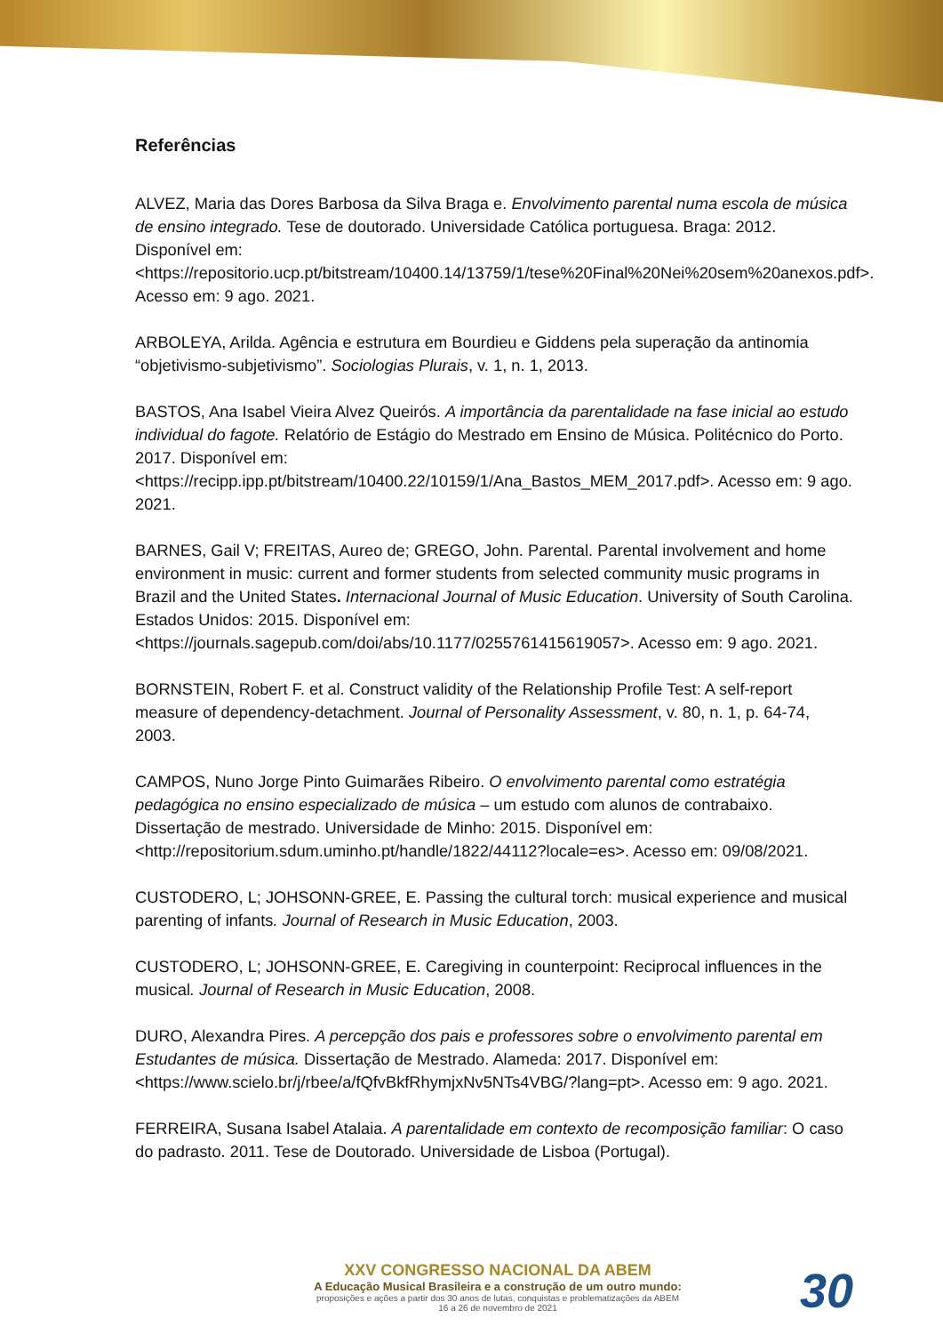Referências
ALVEZ, Maria das Dores Barbosa da Silva Braga e. Envolvimento parental numa escola de música de ensino integrado. Tese de doutorado. Universidade Católica portuguesa. Braga: 2012. Disponível em: <https://repositorio.ucp.pt/bitstream/10400.14/13759/1/tese%20Final%20Nei%20sem%20anexos.pdf>. Acesso em: 9 ago. 2021.
ARBOLEYA, Arilda. Agência e estrutura em Bourdieu e Giddens pela superação da antinomia “objetivismo-subjetivismo”. Sociologias Plurais, v. 1, n. 1, 2013.
BASTOS, Ana Isabel Vieira Alvez Queirós. A importância da parentalidade na fase inicial ao estudo individual do fagote. Relatório de Estágio do Mestrado em Ensino de Música. Politécnico do Porto. 2017. Disponível em: <https://recipp.ipp.pt/bitstream/10400.22/10159/1/Ana_Bastos_MEM_2017.pdf>. Acesso em: 9 ago. 2021.
BARNES, Gail V; FREITAS, Aureo de; GREGO, John. Parental. Parental involvement and home environment in music: current and former students from selected community music programs in Brazil and the United States. Internacional Journal of Music Education. University of South Carolina. Estados Unidos: 2015. Disponível em: <https://journals.sagepub.com/doi/abs/10.1177/0255761415619057>. Acesso em: 9 ago. 2021.
BORNSTEIN, Robert F. et al. Construct validity of the Relationship Profile Test: A self-report measure of dependency-detachment. Journal of Personality Assessment, v. 80, n. 1, p. 64-74, 2003.
CAMPOS, Nuno Jorge Pinto Guimarães Ribeiro. O envolvimento parental como estratégia pedagógica no ensino especializado de música – um estudo com alunos de contrabaixo. Dissertação de mestrado. Universidade de Minho: 2015. Disponível em: <http://repositorium.sdum.uminho.pt/handle/1822/44112?locale=es>. Acesso em: 09/08/2021.
CUSTODERO, L; JOHSONN-GREE, E. Passing the cultural torch: musical experience and musical parenting of infants. Journal of Research in Music Education, 2003.
CUSTODERO, L; JOHSONN-GREE, E. Caregiving in counterpoint: Reciprocal influences in the musical. Journal of Research in Music Education, 2008.
DURO, Alexandra Pires. A percepção dos pais e professores sobre o envolvimento parental em Estudantes de música. Dissertação de Mestrado. Alameda: 2017. Disponível em: <https://www.scielo.br/j/rbee/a/fQfvBkfRhymjxNv5NTs4VBG/?lang=pt>. Acesso em: 9 ago. 2021.
FERREIRA, Susana Isabel Atalaia. A parentalidade em contexto de recomposição familiar: O caso do padrasto. 2011. Tese de Doutorado. Universidade de Lisboa (Portugal).
XXV CONGRESSO NACIONAL DA ABEM
A Educação Musical Brasileira e a construção de um outro mundo:
proposições e ações a partir dos 30 anos de lutas, conquistas e problematizações da ABEM
16 a 26 de novembro de 2021
30